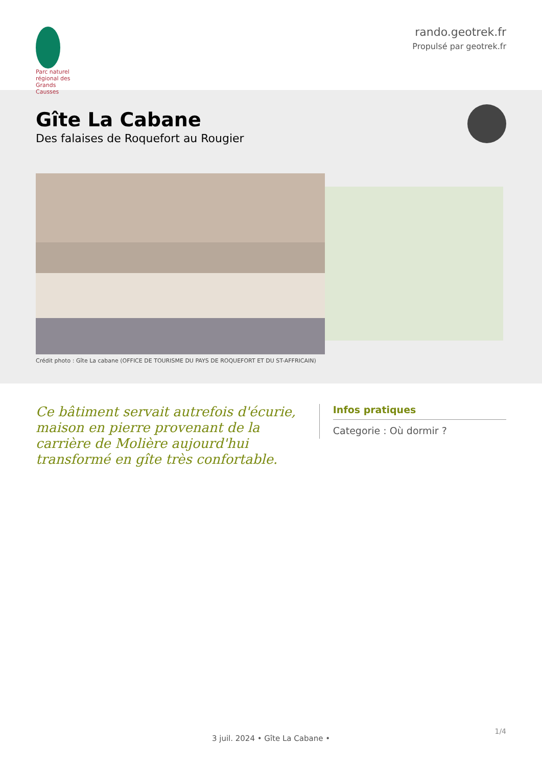Parc naturel régional des Grands Causses
rando.geotrek.fr
Propulsé par geotrek.fr
Gîte La Cabane
Des falaises de Roquefort au Rougier
Crédit photo : Gîte La cabane (OFFICE DE TOURISME DU PAYS DE ROQUEFORT ET DU ST-AFFRICAIN)
Ce bâtiment servait autrefois d'écurie, maison en pierre provenant de la carrière de Molière aujourd'hui transformé en gîte très confortable.
Infos pratiques
Categorie : Où dormir ?
1/4
3 juil. 2024 • Gîte La Cabane •